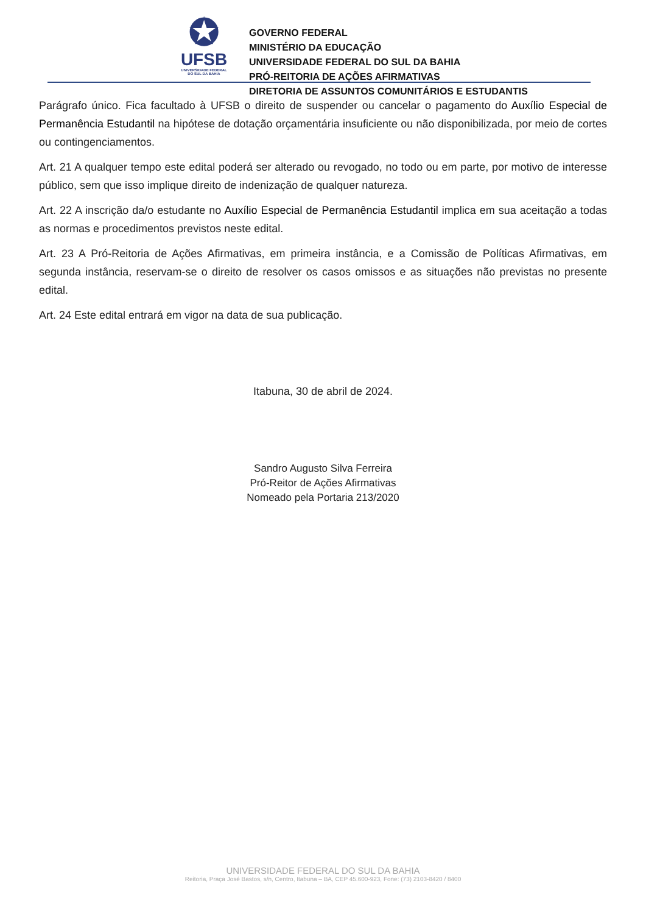✪
UFSB
UNIVERSIDADE FEDERAL
DO SUL DA BAHIA
GOVERNO FEDERAL
MINISTÉRIO DA EDUCAÇÃO
UNIVERSIDADE FEDERAL DO SUL DA BAHIA
PRÓ-REITORIA DE AÇÕES AFIRMATIVAS
DIRETORIA DE ASSUNTOS COMUNITÁRIOS E ESTUDANTIS
Parágrafo único. Fica facultado à UFSB o direito de suspender ou cancelar o pagamento do Auxílio Especial de Permanência Estudantil na hipótese de dotação orçamentária insuficiente ou não disponibilizada, por meio de cortes ou contingenciamentos.
Art. 21 A qualquer tempo este edital poderá ser alterado ou revogado, no todo ou em parte, por motivo de interesse público, sem que isso implique direito de indenização de qualquer natureza.
Art. 22 A inscrição da/o estudante no Auxílio Especial de Permanência Estudantil implica em sua aceitação a todas as normas e procedimentos previstos neste edital.
Art. 23 A Pró-Reitoria de Ações Afirmativas, em primeira instância, e a Comissão de Políticas Afirmativas, em segunda instância, reservam-se o direito de resolver os casos omissos e as situações não previstas no presente edital.
Art. 24 Este edital entrará em vigor na data de sua publicação.
Itabuna, 30 de abril de 2024.
Sandro Augusto Silva Ferreira
Pró-Reitor de Ações Afirmativas
Nomeado pela Portaria 213/2020
UNIVERSIDADE FEDERAL DO SUL DA BAHIA
Reitoria, Praça José Bastos, s/n, Centro, Itabuna – BA, CEP 45.600-923, Fone: (73) 2103-8420 / 8400